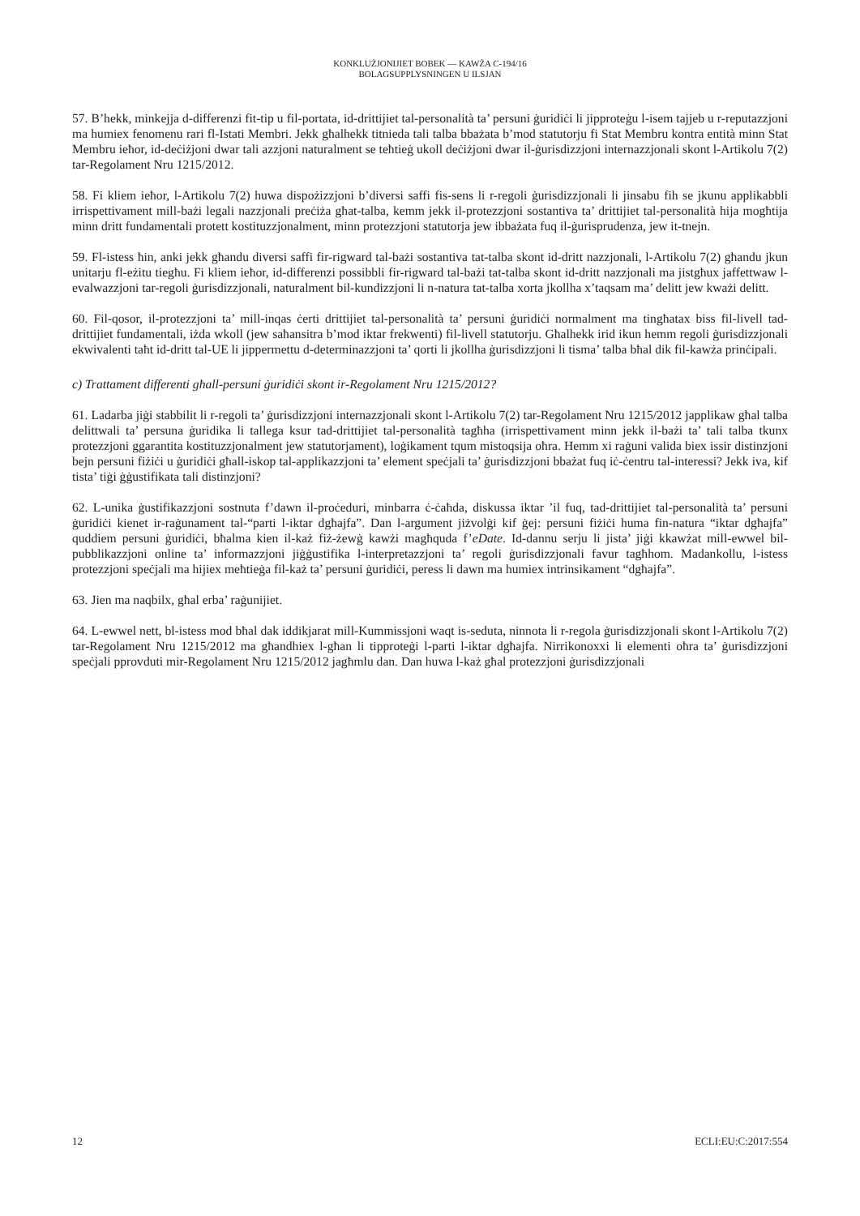KONKLUŻJONIJIET BOBEK — KAWŻA C-194/16
BOLAGSUPPLYSNINGEN U ILSJAN
57. B’hekk, minkejja d-differenzi fit-tip u fil-portata, id-drittijiet tal-personalità ta’ persuni ġuridiċi li jipproteġu l-isem tajjeb u r-reputazzjoni ma humiex fenomenu rari fl-Istati Membri. Jekk għalhekk titnieda tali talba bbażata b’mod statutorju fi Stat Membru kontra entità minn Stat Membru ieħor, id-deċiżjoni dwar tali azzjoni naturalment se teħtieġ ukoll deċiżjoni dwar il-ġurisdizzjoni internazzjonali skont l-Artikolu 7(2) tar-Regolament Nru 1215/2012.
58. Fi kliem ieħor, l-Artikolu 7(2) huwa dispożizzjoni b’diversi saffi fis-sens li r-regoli ġurisdizzjonali li jinsabu fih se jkunu applikabbli irrispettivament mill-bażi legali nazzjonali preċiża għat-talba, kemm jekk il-protezzjoni sostantiva ta’ drittijiet tal-personalità hija mogħtija minn dritt fundamentali protett kostituzzjonalment, minn protezzjoni statutorja jew ibbażata fuq il-ġurisprudenza, jew it-tnejn.
59. Fl-istess ħin, anki jekk għandu diversi saffi fir-rigward tal-bażi sostantiva tat-talba skont id-dritt nazzjonali, l-Artikolu 7(2) għandu jkun unitarju fl-eżitu tiegħu. Fi kliem ieħor, id-differenzi possibbli fir-rigward tal-bażi tat-talba skont id-dritt nazzjonali ma jistgħux jaffettwaw l-evalwazzjoni tar-regoli ġurisdizzjonali, naturalment bil-kundizzjoni li n-natura tat-talba xorta jkollha x’taqsam ma’ delitt jew kważi delitt.
60. Fil-qosor, il-protezzjoni ta’ mill-inqas ċerti drittijiet tal-personalità ta’ persuni ġuridiċi normalment ma tingħatax biss fil-livell tad-drittijiet fundamentali, iżda wkoll (jew saħansitra b’mod iktar frekwenti) fil-livell statutorju. Għalhekk irid ikun hemm regoli ġurisdizzjonali ekwivalenti taħt id-dritt tal-UE li jippermettu d-determinazzjoni ta’ qorti li jkollha ġurisdizzjoni li tisma’ talba bħal dik fil-kawża prinċipali.
c) Trattament differenti għall-persuni ġuridiċi skont ir-Regolament Nru 1215/2012?
61. Ladarba jiġi stabbilit li r-regoli ta’ ġurisdizzjoni internazzjonali skont l-Artikolu 7(2) tar-Regolament Nru 1215/2012 japplikaw għal talba delittwali ta’ persuna ġuridika li tallega ksur tad-drittijiet tal-personalità tagħha (irrispettivament minn jekk il-bażi ta’ tali talba tkunx protezzjoni ggarantita kostituzzjonalment jew statutorjament), loġikament tqum mistoqsija oħra. Hemm xi raġuni valida biex issir distinzjoni bejn persuni fiżiċi u ġuridiċi għall-iskop tal-applikazzjoni ta’ element speċjali ta’ ġurisdizzjoni bbażat fuq iċ-ċentru tal-interessi? Jekk iva, kif tista’ tiġi ġġustifikata tali distinzjoni?
62. L-unika ġustifikazzjoni sostnuta f’dawn il-proċeduri, minbarra ċ-ċaħda, diskussa iktar ’il fuq, tad-drittijiet tal-personalità ta’ persuni ġuridiċi kienet ir-raġunament tal-“parti l-iktar dgħajfa”. Dan l-argument jiżvolġi kif ġej: persuni fiżiċi huma fin-natura “iktar dgħajfa” quddiem persuni ġuridiċi, bħalma kien il-każ fiż-żewġ kawżi magħquda f’eDate. Id-dannu serju li jista’ jiġi kkawżat mill-ewwel bil-pubblikazzjoni online ta’ informazzjoni jiġġustifika l-interpretazzjoni ta’ regoli ġurisdizzjonali favur tagħhom. Madankollu, l-istess protezzjoni speċjali ma hijiex meħtieġa fil-każ ta’ persuni ġuridiċi, peress li dawn ma humiex intrinsikament “dgħajfa”.
63. Jien ma naqbilx, għal erba’ raġunijiet.
64. L-ewwel nett, bl-istess mod bħal dak iddikjarat mill-Kummissjoni waqt is-seduta, ninnota li r-regola ġurisdizzjonali skont l-Artikolu 7(2) tar-Regolament Nru 1215/2012 ma għandhiex l-għan li tipproteġi l-parti l-iktar dgħajfa. Nirrikonoxxi li elementi oħra ta’ ġurisdizzjoni speċjali pprovduti mir-Regolament Nru 1215/2012 jagħmlu dan. Dan huwa l-każ għal protezzjoni ġurisdizzjonali
12 ECLI:EU:C:2017:554